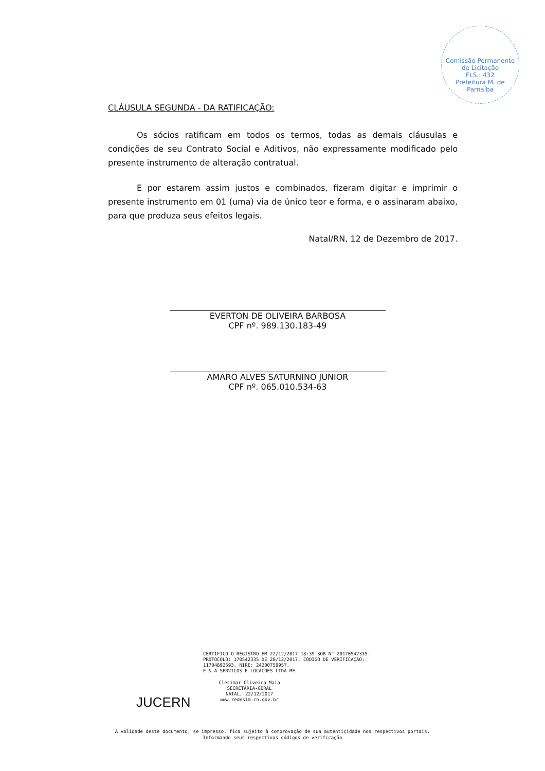Comissão Permanente de Licitação
FLS.: 432
Prefeitura M. de Parnaíba
CLÁUSULA SEGUNDA - DA RATIFICAÇÃO:
Os sócios ratificam em todos os termos, todas as demais cláusulas e condições de seu Contrato Social e Aditivos, não expressamente modificado pelo presente instrumento de alteração contratual.
E por estarem assim justos e combinados, fizeram digitar e imprimir o presente instrumento em 01 (uma) via de único teor e forma, e o assinaram abaixo, para que produza seus efeitos legais.
Natal/RN, 12 de Dezembro de 2017.
EVERTON DE OLIVEIRA BARBOSA
CPF nº. 989.130.183-49
AMARO ALVES SATURNINO JUNIOR
CPF nº. 065.010.534-63
CERTIFICO O REGISTRO EM 22/12/2017 18:39 SOB N° 20170542335.
PROTOCOLO: 170542335 DE 20/12/2017. CÓDIGO DE VERIFICAÇÃO:
11704892593. NIRE: 24200759957.
E & A SERVICOS E LOCACOES LTDA ME
JUCERN
Clecimar Oliveira Maia
SECRETÁRIA-GERAL
NATAL, 22/12/2017
www.redesim.rn.gov.br
A validade deste documento, se impresso, fica sujeito à comprovação de sua autenticidade nos respectivos portais.
Informando seus respectivos códigos de verificação